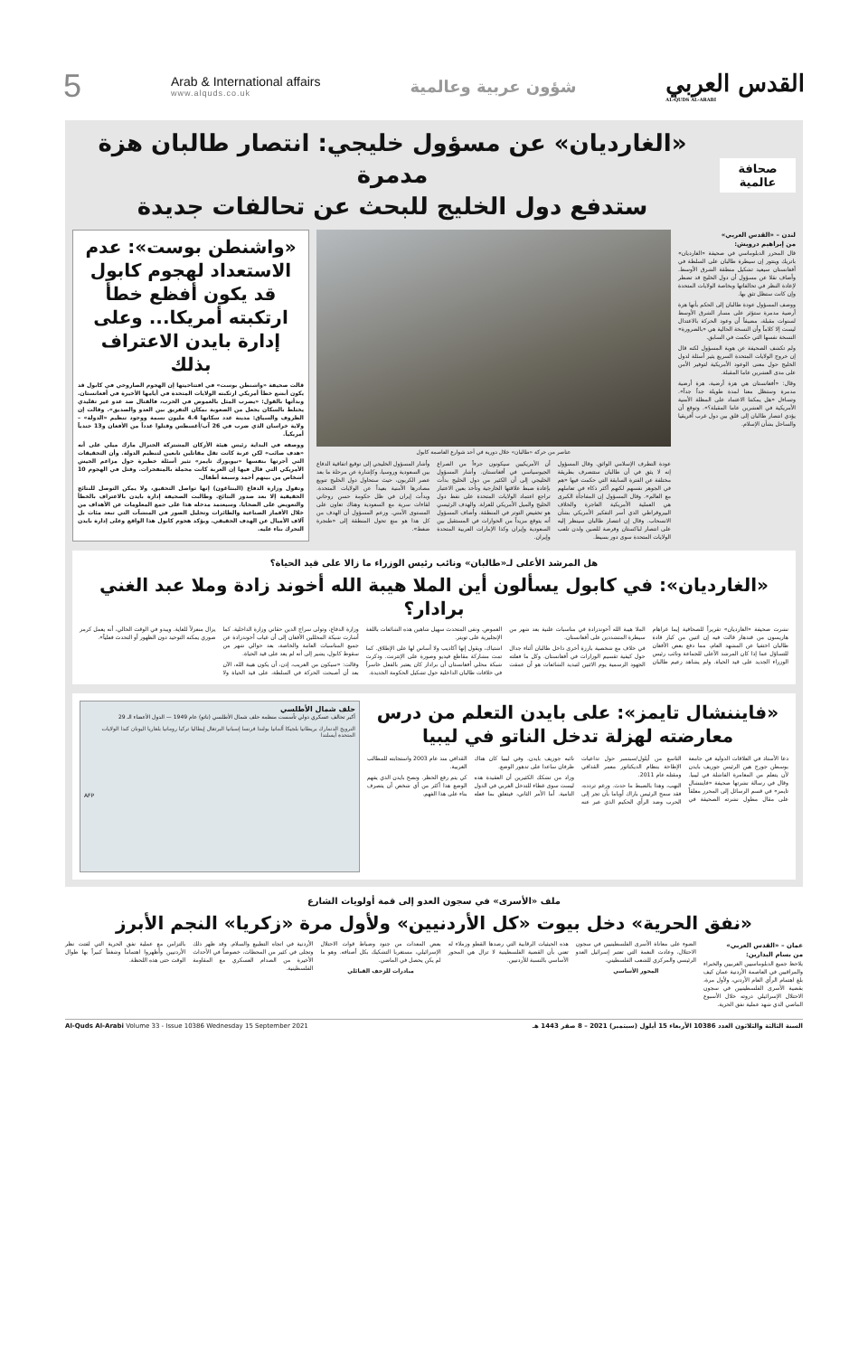5
Arab & International affairs
www.alquds.co.uk
شؤون عربية وعالمية
القدس العربي
AL-QUDS AL-ARABI
صحافة عالمية
«الغارديان» عن مسؤول خليجي: انتصار طالبان هزة مدمرة
ستدفع دول الخليج للبحث عن تحالفات جديدة
لندن – «القدس العربي»
من إبراهيم درويش:
قال المحرر الدبلوماسي في صحيفة «الغارديان» باتريك وينتور إن سيطرة طالبان على السلطة في أفغانستان سيعيد تشكيل منطقة الشرق الأوسط. وأضاف نقلا عن مسؤول أن دول الخليج قد تضطر لإعادة النظر في تحالفاتها وبخاصة الولايات المتحدة وإن كانت ستظل تثق بها.
ووصف المسؤول عودة طالبان إلى الحكم بأنها هزة أرضية مدمرة ستؤثر على مسار الشرق الأوسط لسنوات مقبلة، مضيفاً أن وعود الحركة بالاعتدال ليست إلا كلاماً وأن النسخة الحالية هي «بالضرورة» النسخة نفسها التي حكمت في السابق.
ولم تكشف الصحيفة عن هوية المسؤول لكنه قال إن خروج الولايات المتحدة السريع يثير أسئلة لدول الخليج حول معنى الوعود الأمريكية لتوفير الأمن على مدى العشرين عاما المقبلة.
وقال: «أفغانستان هي هزة أرضية، هزة أرضية مدمرة وستظل معنا لمدة طويلة جداً جداً». وتساءل «هل يمكننا الاعتماد على المظلة الأمنية الأمريكية في العشرين عاما المقبلة؟». وتوقع أن يؤدي انتصار طالبان إلى قلق بين دول غرب أفريقيا والساحل بشأن الإسلام.
عناصر من حركة «طالبان» خلال دورية في أحد شوارع العاصمة كابول
عودة التطرف الإسلامي الواثق. وقال المسؤول إنه لا يثق في أن طالبان ستتصرف بطريقة مختلفة عن الفترة السابقة التي حكمت فيها «هم في الجوهر نفسهم لكنهم أكثر ذكاء في تعاملهم مع العالم». وقال المسؤول إن المفاجأة الكبرى هي العملية الأمريكية العاجزة والخلاف البيروقراطي الذي أسر التفكير الأمريكي بشأن الانسحاب. وقال إن انتصار طالبان سينظر إليه على انتصار لباكستان وفرصة للصين ولدن تلعب الولايات المتحدة سوى دور بسيط.
أن الأمريكيين سيكونون جزءاً من الصراع الجيوسياسي في أفغانستان. وأشار المسؤول الخليجي إلى أن الكثير من دول الخليج بدأت بإعادة ضبط علاقتها الخارجية وتأخذ بعين الاعتبار تراجع اعتماد الولايات المتحدة على نفط دول الخليج والميل الأمريكي للعزلة. والهدف الرئيسي هو تخفيض التوتر في المنطقة. وأضاف المسؤول أنه يتوقع مزيداً من الحوارات في المستقبل بين السعودية وإيران وكذا الإمارات العربية المتحدة وإيران.
وأشار المسؤول الخليجي إلى توقيع اتفاقية الدفاع بين السعودية وروسيا، وكإشارة عن مرحلة ما بعد عصر الكربون، حيث ستحاول دول الخليج تنويع مصادرها الأمنية بعيداً عن الولايات المتحدة. وبدأت إيران في ظل حكومة حسن روحاني لقاءات سرية مع السعودية وهناك تعاون على المستوى الأمني. وزعم المسؤول أن الهدف من كل هذا هو منع تحول المنطقة إلى «طنجرة ضغط».
«واشنطن بوست»: عدم الاستعداد لهجوم كابول قد يكون أفظع خطأ ارتكبته أمريكا... وعلى إدارة بايدن الاعتراف بذلك
قالت صحيفة «واشنطن بوست» في افتتاحيتها إن الهجوم الصاروخي في كابول قد يكون أبشع خطأ أمريكي ارتكبته الولايات المتحدة في أيامها الأخيرة في أفغانستان. وبدأتها بالقول: «يضرب المثل بالغموض في الحرب، فالقتال ضد عدو غير تقليدي يختلط بالسكان يجعل من الصعوبة بمكان التفريق بين العدو والصديق». وقالت إن الظروف والسياق: مدينة عدد سكانها 4.4 مليون نسمة ووجود تنظيم «الدولة» – ولاية خراسان الذي ضرب في 26 آب/أغسطس وقتلوا عدداً من الأفغان و13 جندياً أمريكياً.
ووصفه في البداية رئيس هيئة الأركان المشتركة الجنرال مارك ميلي على أنه «هدف صائب» لكن عربة كانت تقل مقاتلين تابعين لتنظيم الدولة. وأن التحقيقات التي أجرتها بنفسها «نيويورك تايمز» تثير أسئلة خطيرة حول مزاعم الجيش الأمريكي التي قال فيها إن العربة كانت محملة بالمتفجرات. وقتل في الهجوم 10 أشخاص من بينهم أحمد وسبعة أطفال.
وتقول وزارة الدفاع (البنتاغون) إنها تواصل التحقيق، ولا يمكن التوصل للنتائج الحقيقية إلا بعد صدور النتائج. وطالبت الصحيفة إدارة بايدن بالاعتراف بالخطأ والتعويض على الضحايا. وسيعتمد مدخله هذا على جمع المعلومات عن الأهداف من خلال الأقمار الصناعية والطائرات وتحليل الصور في المنشآت التي تبعد مئات بل آلاف الأميال عن الهدف الحقيقي. ويؤكد هجوم كابول هذا الواقع وعلى إدارة بايدن التحرك بناء عليه.
هل المرشد الأعلى لـ«طالبان» ونائب رئيس الوزراء ما زالا على قيد الحياة؟
«الغارديان»: في كابول يسألون أين الملا هيبة الله أخوند زادة وملا عبد الغني برادار؟
نشرت صحيفة «الغارديان» تقريراً للصحافية إيما غراهام هاريسون من قندهار قالت فيه إن اثنين من كبار قادة طالبان اختفيا عن المشهد العام، مما دفع بعض الأفغان للتساؤل عما إذا كان المرشد الأعلى للجماعة ونائب رئيس الوزراء الجديد على قيد الحياة. ولم يشاهد زعيم طالبان الملا هيبة الله أخوندزادة في مناسبات علنية بعد شهر من سيطرة المتشددين على أفغانستان.
في خلاف مع شخصية بارزة أخرى داخل طالبان أثناء جدال حول كيفية تقسيم الوزارات في أفغانستان. وكل ما فعلته الجهود الرسمية يوم الاثنين لتبديد الشائعات هو أن عمقت الغموض. ونفى المتحدث سهيل شاهين هذه الشائعات باللغة الإنجليزية على تويتر.
اشتباك، ويقول إنها أكاذيب ولا أساس لها على الإطلاق. كما تمت مشاركة مقاطع فيديو وصورة على الإنترنت. وذكرت شبكة محلي أفغانستان أن برادار كان يعتبر بالفعل خاسراً في خلافات طالبان الداخلية حول تشكيل الحكومة الجديدة.
وزارة الدفاع، وتولى سراج الدين حقاني وزارة الداخلية. كما أشارت شبكة المحللين الأفغان إلى أن غياب أخوندزادة عن جميع المناسبات العامة والخاصة، بعد حوالي شهر من سقوط كابول، يشير إلى أنه لم يعد على قيد الحياة.
وقالت: «سيكون من الغريب، إذن، أن يكون هيبة الله، الآن بعد أن أصبحت الحركة في السلطة، على قيد الحياة ولا يزال منعزلاً للغاية. ويبدو في الوقت الحالي، أنه يعمل كرمز صوري يمكنه التوحيد دون الظهور أو التحدث فعلياً».
«فايننشال تايمز»: على بايدن التعلم من درس معارضته لهزلة تدخل الناتو في ليبيا
دعا الأستاذ في العلاقات الدولية في جامعة بوسطن جورج هين الرئيس جوزيف بايدن لأن يتعلم من المغامرة الفاشلة في ليبيا. وقال في رسالة نشرتها صحيفة «فايننشال تايمز» في قسم الرسائل إلى المحرر معلقاً على مقال مطول نشرته الصحيفة في التاسع من أيلول/سبتمبر حول تداعيات الإطاحة بنظام الديكتاتور معمر القذافي ومقتله عام 2011.
النهب، وهذا بالضبط ما حدث. ورغم تردده، فقد سمح الرئيس باراك أوباما بأن تجر إلى الحرب وضد الرأي الحكيم الذي عبر عنه نائبه جوزيف بايدن. وفي ليبيا كان هناك طرفان ساعدا على تدهور الوضع.
وزاد من تشكك الكثيرين أن العقيدة هذه ليست سوى غطاء للتدخل الغربي في الدول النامية. أما الأمر الثاني، فيتعلق بما فعله القذافي منذ عام 2003 واستجابته للمطالب الغربية.
كي يتم رفع الحظر. ونصح بايدن الذي يفهم الوضع هذا أكثر من أي شخص أن يتصرف بناء على هذا الفهم.
حلف شمال الأطلسي
أكبر تحالف عسكري دولي تأسست منظمة حلف شمال الأطلسي (ناتو) عام 1949 — الدول الأعضاء الـ 29
النرويج الدنمارك بريطانيا بلجيكا ألمانيا بولندا فرنسا إسبانيا البرتغال إيطاليا تركيا رومانيا بلغاريا اليونان كندا الولايات المتحدة أيسلندا
AFP
ملف «الأسرى» في سجون العدو إلى قمة أولويات الشارع
«نفق الحرية» دخل بيوت «كل الأردنيين» ولأول مرة «زكريا» النجم الأبرز
عمان – «القدس العربي»
من بسام البدارين:
يلاحظ جميع الدبلوماسيين الغربيين والخبراء والمراقبين في العاصمة الأردنية عمان كيف بلغ اهتمام الرأي العام الأردني، ولأول مرة، بقضية الأسرى الفلسطينيين في سجون الاحتلال الإسرائيلي ذروته خلال الأسبوع الماضي الذي شهد عملية نفق الحرية.
الضوء على معاناة الأسرى الفلسطينيين في سجون الاحتلال، وعادت النغمة التي تعتبر إسرائيل العدو الرئيسي والمركزي للشعب الفلسطيني.
المحور الأساسي
هذه الحيثيات الرقابية التي رصدها القطو وزملاء له تعني بأن القضية الفلسطينية لا تزال هي المحور الأساسي بالنسبة للأردنيين.
بعض المعدات من جنود وضباط قوات الاحتلال الإسرائيلي، مستغربا التشكيك بكل أصنافه. وهو ما لم يكن يحصل في الماضي.
مبادرات للزحف القبائلي
الأردنية في اتجاه التطبيع والسلام. وقد ظهر ذلك وتجلى في كثير من المحطات، خصوصاً في الأحداث الأخيرة من الصدام العسكري مع المقاومة الفلسطينية.
بالتزامن مع عملية نفق الحرية التي لفتت نظر الأردنيين وأظهروا اهتماماً وشغفاً كبيراً بها طوال الوقت حتى هذه اللحظة.
Al-Quds Al-Arabi Volume 33 - Issue 10386 Wednesday 15 September 2021
السنة الثالثة والثلاثون العدد 10386 الأربعاء 15 أيلول (سبتمبر) 2021 – 8 صفر 1443 هـ